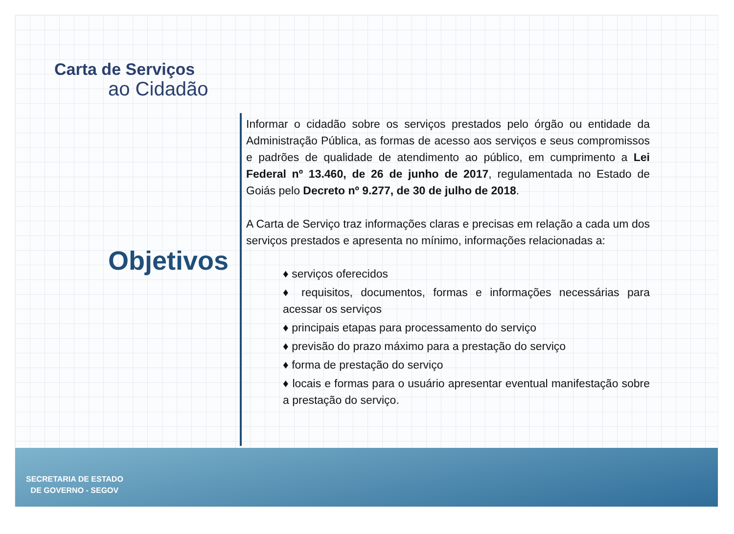Carta de Serviços
ao Cidadão
Objetivos
Informar o cidadão sobre os serviços prestados pelo órgão ou entidade da Administração Pública, as formas de acesso aos serviços e seus compromissos e padrões de qualidade de atendimento ao público, em cumprimento a Lei Federal nº 13.460, de 26 de junho de 2017, regulamentada no Estado de Goiás pelo Decreto nº 9.277, de 30 de julho de 2018.
A Carta de Serviço traz informações claras e precisas em relação a cada um dos serviços prestados e apresenta no mínimo, informações relacionadas a:
♦ serviços oferecidos
♦ requisitos, documentos, formas e informações necessárias para acessar os serviços
♦ principais etapas para processamento do serviço
♦ previsão do prazo máximo para a prestação do serviço
♦ forma de prestação do serviço
♦ locais e formas para o usuário apresentar eventual manifestação sobre a prestação do serviço.
SECRETARIA DE ESTADO
DE GOVERNO - SEGOV